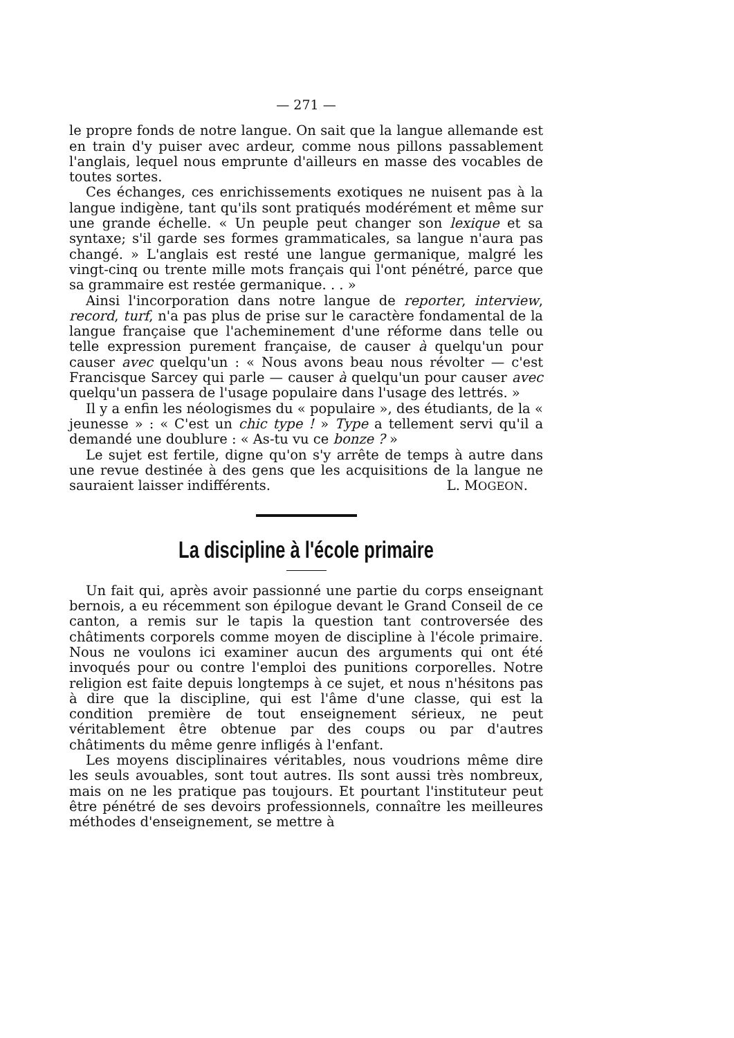— 271 —
le propre fonds de notre langue. On sait que la langue allemande est en train d'y puiser avec ardeur, comme nous pillons passablement l'anglais, lequel nous emprunte d'ailleurs en masse des vocables de toutes sortes.
Ces échanges, ces enrichissements exotiques ne nuisent pas à la langue indigène, tant qu'ils sont pratiqués modérément et même sur une grande échelle. « Un peuple peut changer son lexique et sa syntaxe; s'il garde ses formes grammaticales, sa langue n'aura pas changé. » L'anglais est resté une langue germanique, malgré les vingt-cinq ou trente mille mots français qui l'ont pénétré, parce que sa grammaire est restée germanique. . . »
Ainsi l'incorporation dans notre langue de reporter, interview, record, turf, n'a pas plus de prise sur le caractère fondamental de la langue française que l'acheminement d'une réforme dans telle ou telle expression purement française, de causer à quelqu'un pour causer avec quelqu'un : « Nous avons beau nous révolter — c'est Francisque Sarcey qui parle — causer à quelqu'un pour causer avec quelqu'un passera de l'usage populaire dans l'usage des lettrés. »
Il y a enfin les néologismes du « populaire », des étudiants, de la « jeunesse » : « C'est un chic type ! » Type a tellement servi qu'il a demandé une doublure : « As-tu vu ce bonze ? »
Le sujet est fertile, digne qu'on s'y arrête de temps à autre dans une revue destinée à des gens que les acquisitions de la langue ne sauraient laisser indifférents. L. MOGEON.
La discipline à l'école primaire
Un fait qui, après avoir passionné une partie du corps enseignant bernois, a eu récemment son épilogue devant le Grand Conseil de ce canton, a remis sur le tapis la question tant controversée des châtiments corporels comme moyen de discipline à l'école primaire. Nous ne voulons ici examiner aucun des arguments qui ont été invoqués pour ou contre l'emploi des punitions corporelles. Notre religion est faite depuis longtemps à ce sujet, et nous n'hésitons pas à dire que la discipline, qui est l'âme d'une classe, qui est la condition première de tout enseignement sérieux, ne peut véritablement être obtenue par des coups ou par d'autres châtiments du même genre infligés à l'enfant.
Les moyens disciplinaires véritables, nous voudrions même dire les seuls avouables, sont tout autres. Ils sont aussi très nombreux, mais on ne les pratique pas toujours. Et pourtant l'instituteur peut être pénétré de ses devoirs professionnels, connaître les meilleures méthodes d'enseignement, se mettre à